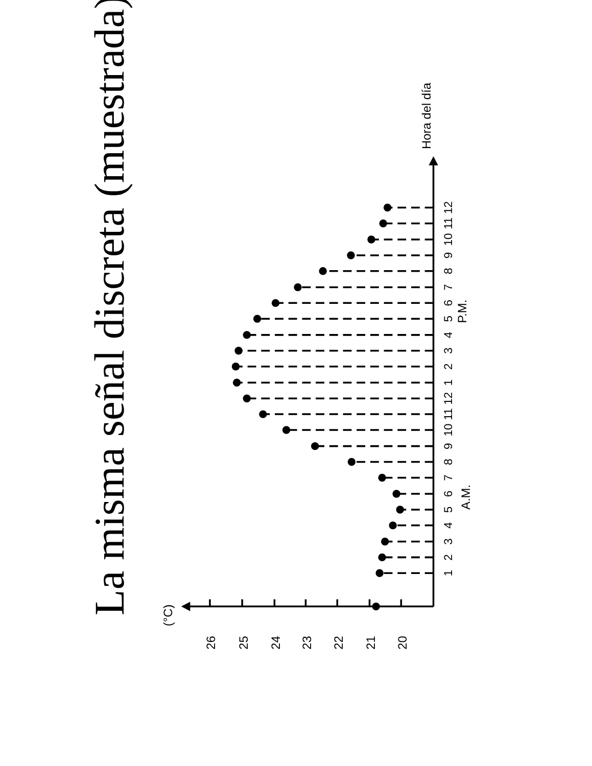La misma señal discreta (muestrada)
(°C)
26
25
24
23
22
21
20
Hora del día
A.M.
P.M.
1
2
3
4
5
6
7
8
9
10
11
12
1
2
3
4
5
6
7
8
9
10
11
12